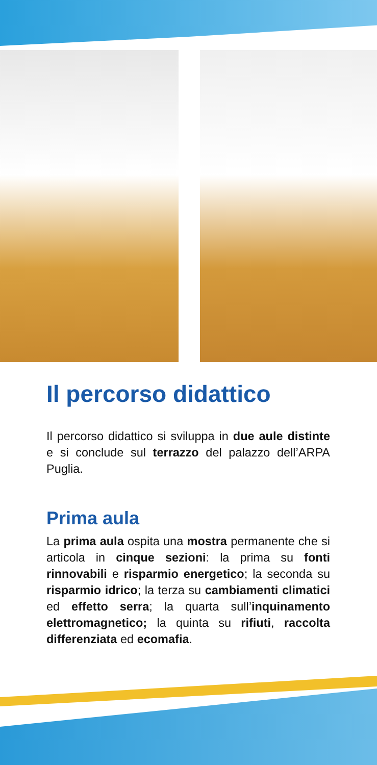Il percorso didattico
Il percorso didattico si sviluppa in due aule distinte e si conclude sul terrazzo del palazzo dell’ARPA Puglia.
Prima aula
La prima aula ospita una mostra permanente che si articola in cinque sezioni: la prima su fonti rinnovabili e risparmio energetico; la seconda su risparmio idrico; la terza su cambiamenti climatici ed effetto serra; la quarta sull’inquinamento elettromagnetico; la quinta su rifiuti, raccolta differenziata ed ecomafia.